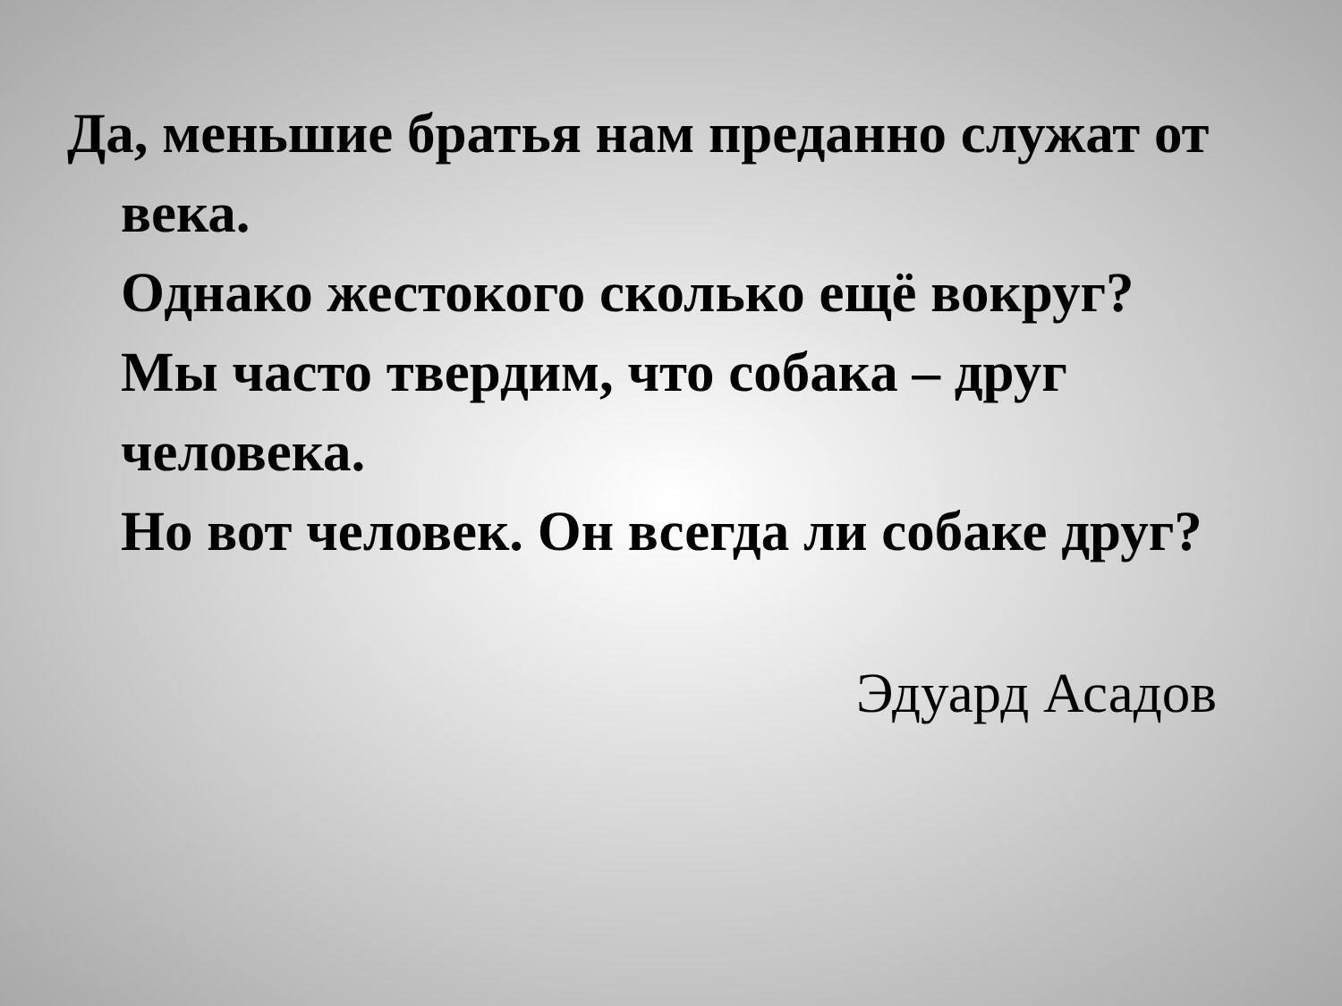Да, меньшие братья нам преданно служат от века.
Однако жестокого сколько ещё вокруг?
Мы часто твердим, что собака – друг человека.
Но вот человек. Он всегда ли собаке друг?
Эдуард Асадов